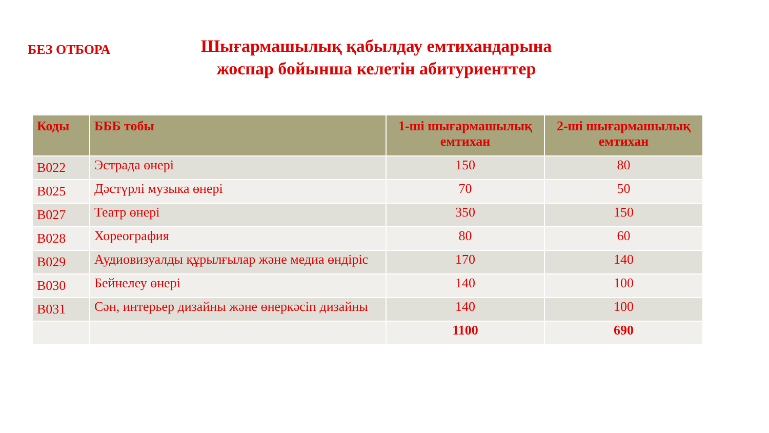БЕЗ ОТБОРА
Шығармашылық қабылдау емтихандарына жоспар бойынша келетін абитуриенттер
| Коды | БББ тобы | 1-ші шығармашылық емтихан | 2-ші шығармашылық емтихан |
| --- | --- | --- | --- |
| B022 | Эстрада өнері | 150 | 80 |
| B025 | Дәстүрлі музыка өнері | 70 | 50 |
| B027 | Театр өнері | 350 | 150 |
| B028 | Хореография | 80 | 60 |
| B029 | Аудиовизуалды құрылғылар және медиа өндіріс | 170 | 140 |
| B030 | Бейнелеу өнері | 140 | 100 |
| B031 | Сән, интерьер дизайны және өнеркәсіп дизайны | 140 | 100 |
| | | 1100 | 690 |